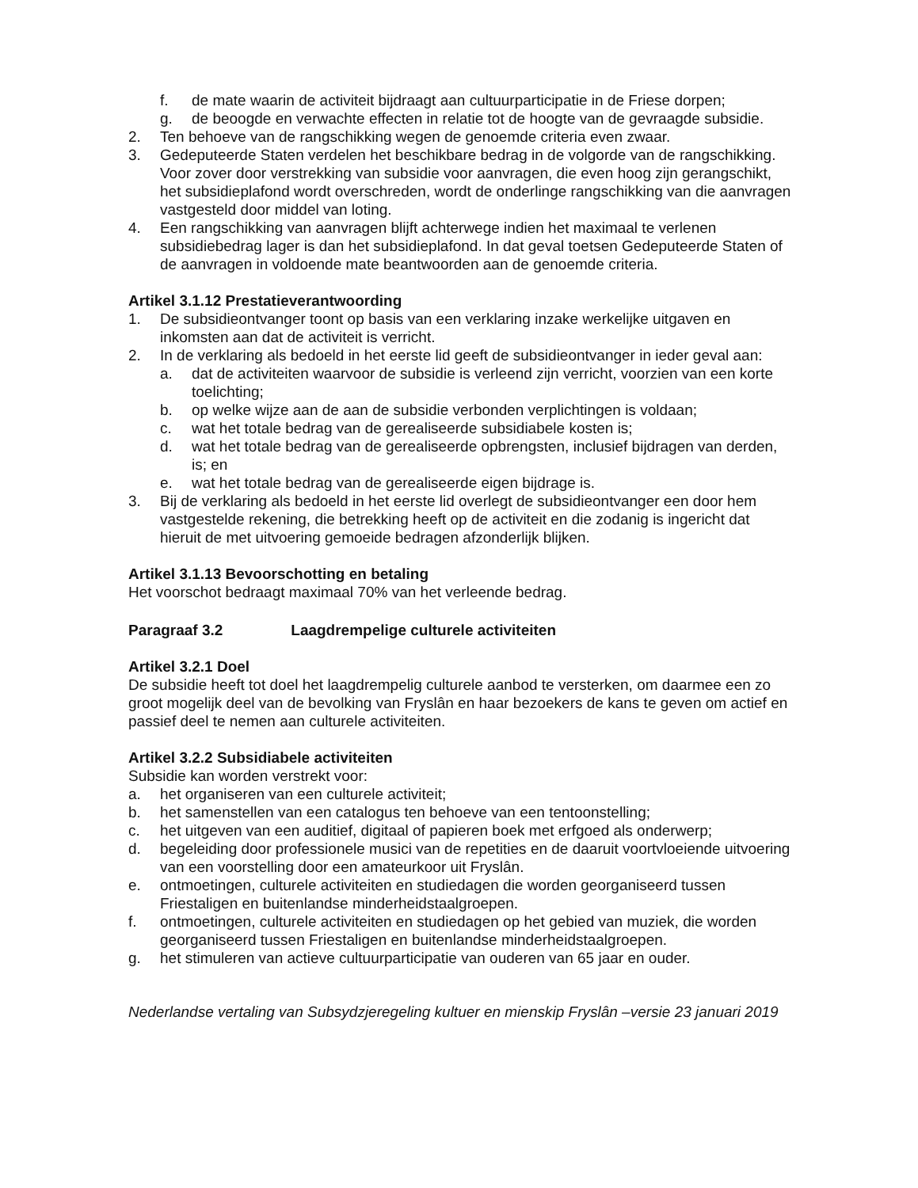f. de mate waarin de activiteit bijdraagt aan cultuurparticipatie in de Friese dorpen;
g. de beoogde en verwachte effecten in relatie tot de hoogte van de gevraagde subsidie.
2. Ten behoeve van de rangschikking wegen de genoemde criteria even zwaar.
3. Gedeputeerde Staten verdelen het beschikbare bedrag in de volgorde van de rangschikking. Voor zover door verstrekking van subsidie voor aanvragen, die even hoog zijn gerangschikt, het subsidieplafond wordt overschreden, wordt de onderlinge rangschikking van die aanvragen vastgesteld door middel van loting.
4. Een rangschikking van aanvragen blijft achterwege indien het maximaal te verlenen subsidiebedrag lager is dan het subsidieplafond. In dat geval toetsen Gedeputeerde Staten of de aanvragen in voldoende mate beantwoorden aan de genoemde criteria.
Artikel 3.1.12 Prestatieverantwoording
1. De subsidieontvanger toont op basis van een verklaring inzake werkelijke uitgaven en inkomsten aan dat de activiteit is verricht.
2. In de verklaring als bedoeld in het eerste lid geeft de subsidieontvanger in ieder geval aan:
a. dat de activiteiten waarvoor de subsidie is verleend zijn verricht, voorzien van een korte toelichting;
b. op welke wijze aan de aan de subsidie verbonden verplichtingen is voldaan;
c. wat het totale bedrag van de gerealiseerde subsidiabele kosten is;
d. wat het totale bedrag van de gerealiseerde opbrengsten, inclusief bijdragen van derden, is; en
e. wat het totale bedrag van de gerealiseerde eigen bijdrage is.
3. Bij de verklaring als bedoeld in het eerste lid overlegt de subsidieontvanger een door hem vastgestelde rekening, die betrekking heeft op de activiteit en die zodanig is ingericht dat hieruit de met uitvoering gemoeide bedragen afzonderlijk blijken.
Artikel 3.1.13 Bevoorschotting en betaling
Het voorschot bedraagt maximaal 70% van het verleende bedrag.
Paragraaf 3.2 Laagdrempelige culturele activiteiten
Artikel 3.2.1 Doel
De subsidie heeft tot doel het laagdrempelig culturele aanbod te versterken, om daarmee een zo groot mogelijk deel van de bevolking van Fryslân en haar bezoekers de kans te geven om actief en passief deel te nemen aan culturele activiteiten.
Artikel 3.2.2 Subsidiabele activiteiten
Subsidie kan worden verstrekt voor:
a. het organiseren van een culturele activiteit;
b. het samenstellen van een catalogus ten behoeve van een tentoonstelling;
c. het uitgeven van een auditief, digitaal of papieren boek met erfgoed als onderwerp;
d. begeleiding door professionele musici van de repetities en de daaruit voortvloeiende uitvoering van een voorstelling door een amateurkoor uit Fryslân.
e. ontmoetingen, culturele activiteiten en studiedagen die worden georganiseerd tussen Friestaligen en buitenlandse minderheidstaalgroepen.
f. ontmoetingen, culturele activiteiten en studiedagen op het gebied van muziek, die worden georganiseerd tussen Friestaligen en buitenlandse minderheidstaalgroepen.
g. het stimuleren van actieve cultuurparticipatie van ouderen van 65 jaar en ouder.
Nederlandse vertaling van Subsydzjeregeling kultuer en mienskip Fryslân –versie 23 januari 2019